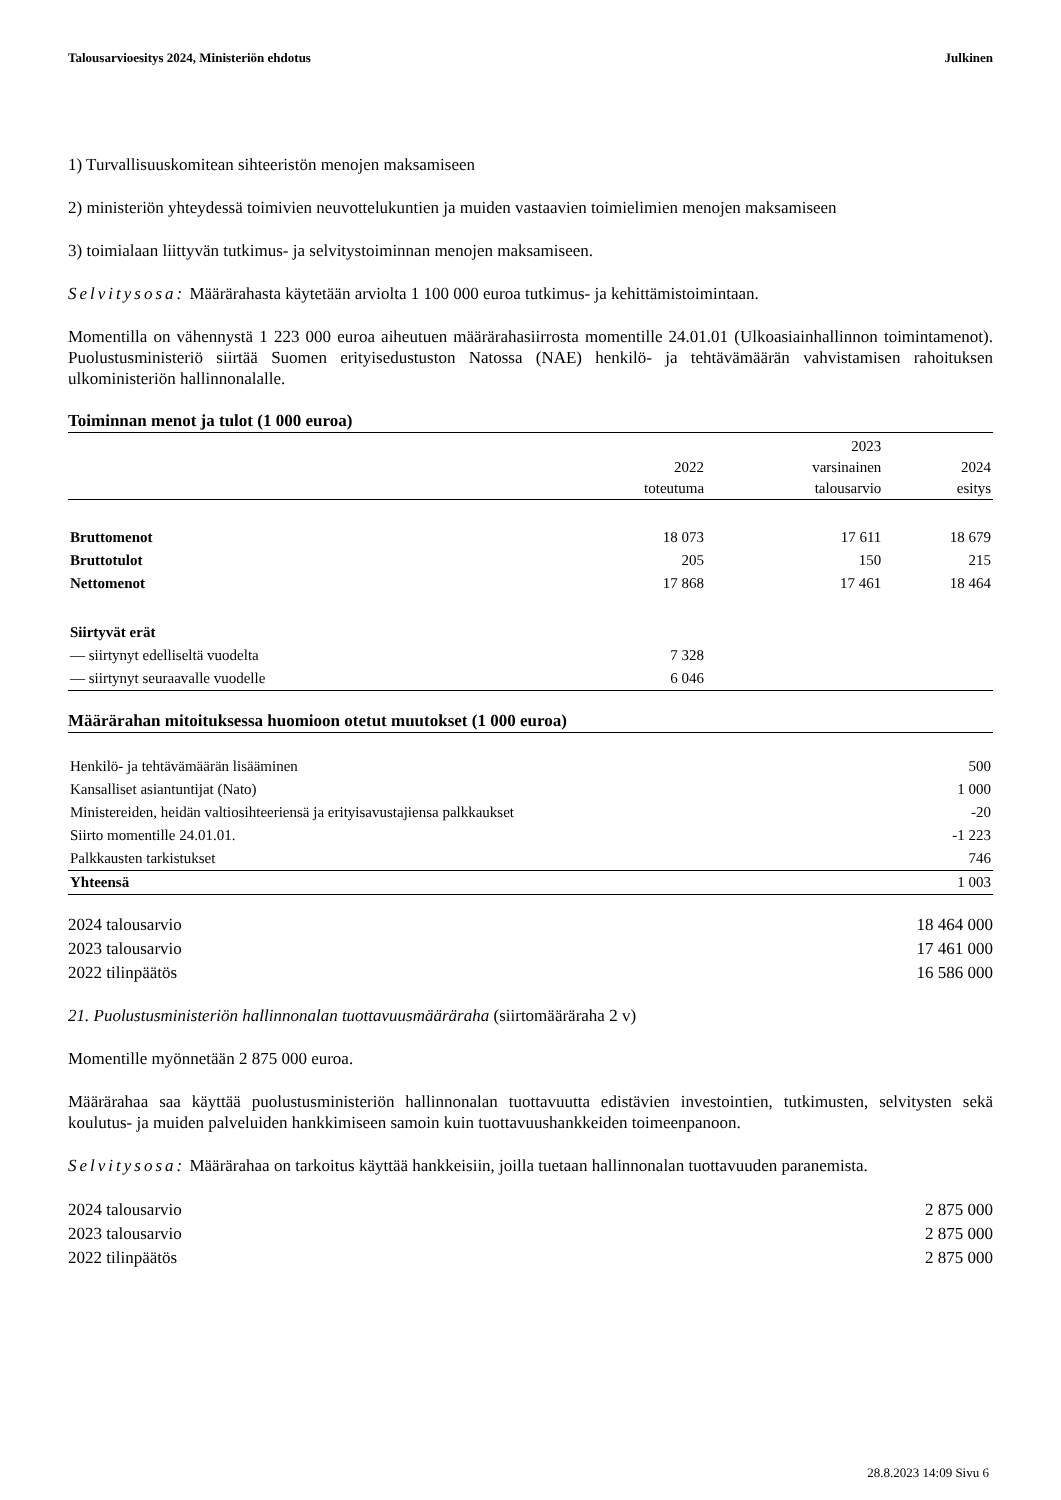Talousarvioesitys 2024, Ministeriön ehdotus Julkinen
1) Turvallisuuskomitean sihteeristön menojen maksamiseen
2) ministeriön yhteydessä toimivien neuvottelukuntien ja muiden vastaavien toimielimien menojen maksamiseen
3) toimialaan liittyvän tutkimus- ja selvitystoiminnan menojen maksamiseen.
Selvitysosa: Määrärahasta käytetään arviolta 1 100 000 euroa tutkimus- ja kehittämistoimintaan.
Momentilla on vähennystä 1 223 000 euroa aiheutuen määrärahasiirrosta momentille 24.01.01 (Ulkoasiainhallinnon toimintamenot). Puolustusministeriö siirtää Suomen erityisedustuston Natossa (NAE) henkilö- ja tehtävämäärän vahvistamisen rahoituksen ulkoministeriön hallinnonalalle.
Toiminnan menot ja tulot (1 000 euroa)
| | 2022 toteutuma | 2023 varsinainen talousarvio | 2024 esitys |
| --- | --- | --- | --- |
| Bruttomenot | 18 073 | 17 611 | 18 679 |
| Bruttotulot | 205 | 150 | 215 |
| Nettomenot | 17 868 | 17 461 | 18 464 |
| Siirtyvät erät | | | |
| — siirtynyt edelliseltä vuodelta | 7 328 | | |
| — siirtynyt seuraavalle vuodelle | 6 046 | | |
Määrärahan mitoituksessa huomioon otetut muutokset (1 000 euroa)
| Henkilö- ja tehtävämäärän lisääminen | 500 |
| Kansalliset asiantuntijat (Nato) | 1 000 |
| Ministereiden, heidän valtiosihteeriensä ja erityisavustajiensa palkkaukset | -20 |
| Siirto momentille 24.01.01. | -1 223 |
| Palkkausten tarkistukset | 746 |
| Yhteensä | 1 003 |
2024 talousarvio 18 464 000
2023 talousarvio 17 461 000
2022 tilinpäätös 16 586 000
21. Puolustusministeriön hallinnonalan tuottavuusmääräraha (siirtomääräraha 2 v)
Momentille myönnetään 2 875 000 euroa.
Määrärahaa saa käyttää puolustusministeriön hallinnonalan tuottavuutta edistävien investointien, tutkimusten, selvitysten sekä koulutus- ja muiden palveluiden hankkimiseen samoin kuin tuottavuushankkeiden toimeenpanoon.
Selvitysosa: Määrärahaa on tarkoitus käyttää hankkeisiin, joilla tuetaan hallinnonalan tuottavuuden paranemista.
2024 talousarvio 2 875 000
2023 talousarvio 2 875 000
2022 tilinpäätös 2 875 000
28.8.2023 14:09 Sivu 6